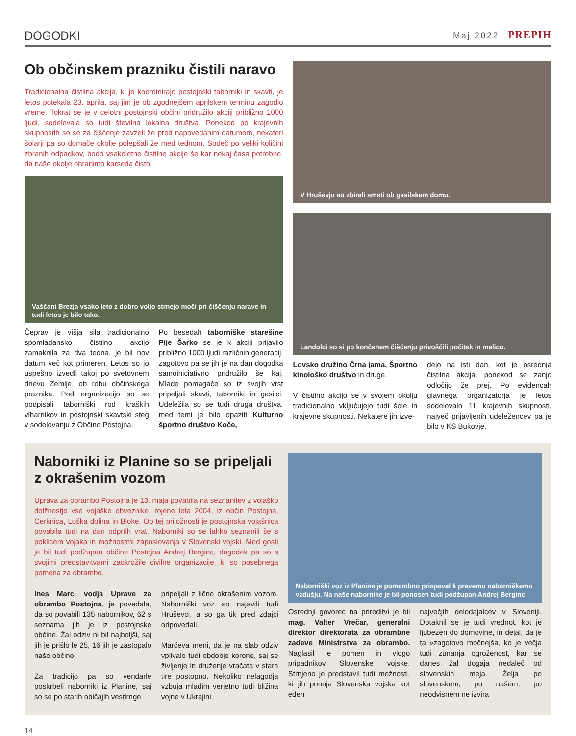DOGODKI
Maj 2022 PREPIH
Ob občinskem prazniku čistili naravo
Tradicionalna čistilna akcija, ki jo koordinirajo postojnski taborniki in skavti, je letos potekala 23. aprila, saj jim je ob zgodnejšem aprilskem terminu zagodlo vreme. Tokrat se je v celotni postojnski občini pridružilo akciji približno 1000 ljudi, sodelovala so tudi številna lokalna društva. Ponekod po krajevnih skupnostih so se za čiščenje zavzeli že pred napovedanim datumom, nekateri šolarji pa so domače okolje polepšali že med tednom. Sodeč po veliki količini zbranih odpadkov, bodo vsakoletne čistilne akcije še kar nekaj časa potrebne, da naše okolje ohranimo karseda čisto.
Vaščani Brezja vsako leto z dobro voljo strnejo moči pri čiščenju narave in tudi letos je bilo tako.
Čeprav je višja sila tradicionalno spomladansko čistilno akcijo zamaknila za dva tedna, je bil nov datum več kot primeren. Letos so jo uspešno izvedli takoj po svetovnem dnevu Zemlje, ob robu občinskega praznika. Pod organizacijo so se podpisali taborniški rod kraških viharnikov in postojnski skavtski steg v sodelovanju z Občino Postojna.
Po besedah taborniške starešine Pije Šarko se je k akciji prijavilo približno 1000 ljudi različnih generacij, zagotovo pa se jih je na dan dogodka samoiniciativno pridružilo še kaj. Mlade pomagače so iz svojih vrst pripeljali skavti, taborniki in gasilci. Udeležila so se tudi druga društva, med temi je bilo opaziti Kulturno športno društvo Koče,
V Hruševju so zbirali smeti ob gasilskem domu.
Landolci so si po končanem čiščenju privoščili počitek in malico.
Lovsko družino Črna jama, Športno kinološko društvo in druge.
V čistilno akcijo se v svojem okolju tradicionalno vključujejo tudi šole in krajevne skupnosti. Nekatere jih izve-
dejo na isti dan, kot je osrednja čistilna akcija, ponekod se zanjo odločijo že prej. Po evidencah glavnega organizatorja je letos sodelovalo 11 krajevnih skupnosti, največ prijavljenih udeležencev pa je bilo v KS Bukovje.
Naborniki iz Planine so se pripeljali z okrašenim vozom
Uprava za obrambo Postojna je 13. maja povabila na seznanitev z vojaško dolžnostjo vse vojaške obveznike, rojene leta 2004, iz občin Postojna, Cerknica, Loška dolina in Bloke. Ob tej priložnosti je postojnska vojašnica povabila tudi na dan odprtih vrat. Naborniki so se lahko seznanili še s poklicem vojaka in možnostmi zaposlovanja v Slovenski vojski. Med gosti je bil tudi podžupan občine Postojna Andrej Berginc, dogodek pa so s svojimi predstavitvami zaokrožile civilne organizacije, ki so posebnega pomena za obrambo.
Ines Marc, vodja Uprave za obrambo Postojna, je povedala, da so povabili 135 nabornikov, 62 s seznama jih je iz postojnske občine. Žal odziv ni bil najboljši, saj jih je prišlo le 25, 16 jih je zastopalo našo občino.
Za tradicijo pa so vendarle poskrbeli naborniki iz Planine, saj so se po starih običajih vestirnge
pripeljali z lično okrašenim vozom. Naborniški voz so najavili tudi Hruševci, a so ga tik pred zdajci odpovedali.
Marčeva meni, da je na slab odziv vplivalo tudi obdobje korone, saj se življenje in druženje vračata v stare tire postopno. Nekoliko nelagodja vzbuja mladim verjetno tudi bližina vojne v Ukrajini.
Naborniški voz iz Planine je pomembno prispeval k pravemu naborniškemu vzdušju. Na naše nabornike je bil ponosen tudi podžupan Andrej Berginc.
Osrednji govorec na prireditvi je bil mag. Valter Vrečar, generalni direktor direktorata za obrambne zadeve Ministrstva za obrambo. Naglasil je pomen in vlogo pripadnikov Slovenske vojske. Strnjeno je predstavil tudi možnosti, ki jih ponuja Slovenska vojska kot eden
največjih delodajalcev v Sloveniji. Dotaknil se je tudi vrednot, kot je ljubezen do domovine, in dejal, da je ta »zagotovo močnejša, ko je večja tudi zunanja ogroženost, kar se danes žal dogaja nedaleč od slovenskih meja. Želja po slovenskem, po našem, po neodvisnem ne izvira
14